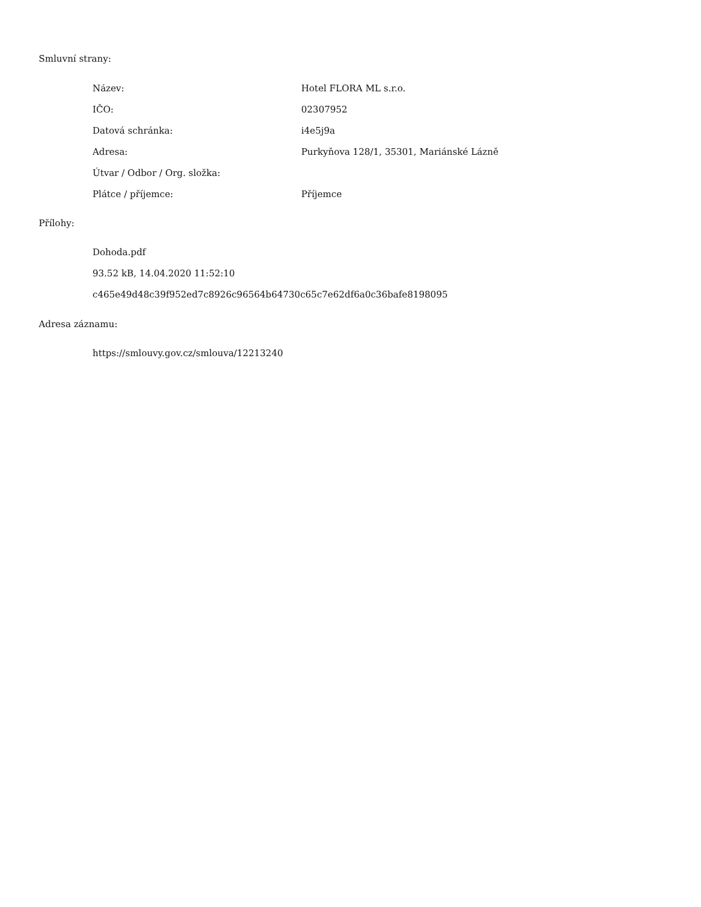Smluvní strany:
| Název: | Hotel FLORA ML s.r.o. |
| IČO: | 02307952 |
| Datová schránka: | i4e5j9a |
| Adresa: | Purkyňova 128/1, 35301, Mariánské Lázně |
| Útvar / Odbor / Org. složka: | |
| Plátce / příjemce: | Příjemce |
Přílohy:
Dohoda.pdf
93.52 kB, 14.04.2020 11:52:10
c465e49d48c39f952ed7c8926c96564b64730c65c7e62df6a0c36bafe8198095
Adresa záznamu:
https://smlouvy.gov.cz/smlouva/12213240